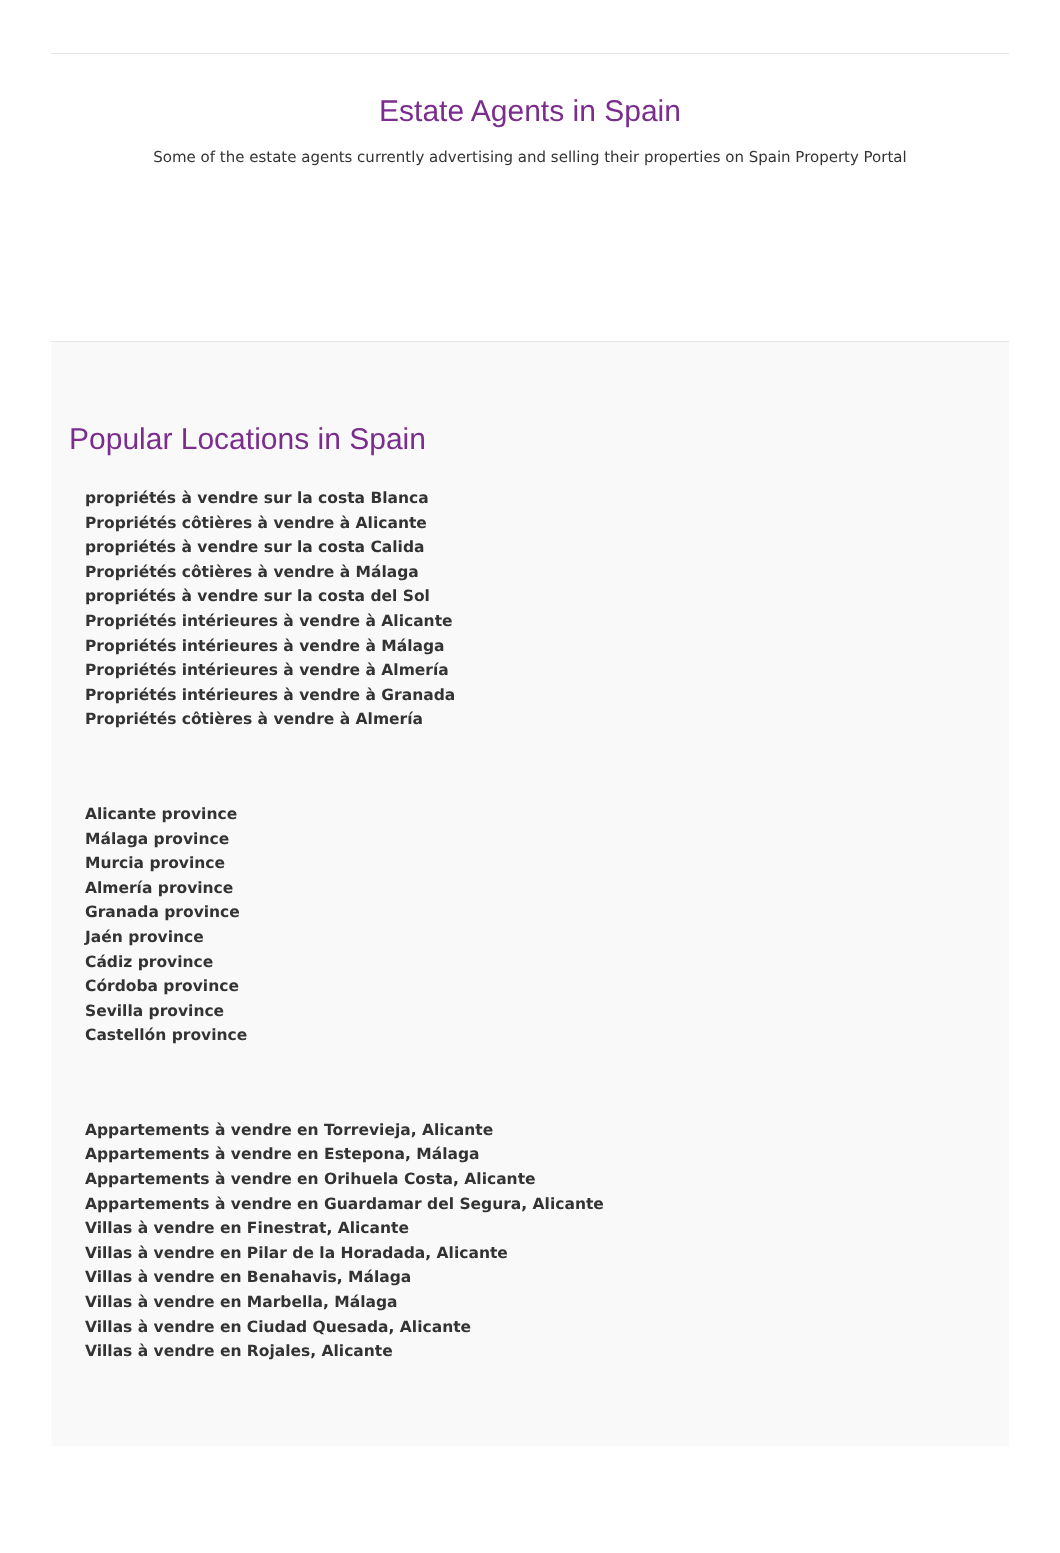Estate Agents in Spain
Some of the estate agents currently advertising and selling their properties on Spain Property Portal
Popular Locations in Spain
propriétés à vendre sur la costa Blanca
Propriétés côtières à vendre à Alicante
propriétés à vendre sur la costa Calida
Propriétés côtières à vendre à Málaga
propriétés à vendre sur la costa del Sol
Propriétés intérieures à vendre à Alicante
Propriétés intérieures à vendre à Málaga
Propriétés intérieures à vendre à Almería
Propriétés intérieures à vendre à Granada
Propriétés côtières à vendre à Almería
Alicante province
Málaga province
Murcia province
Almería province
Granada province
Jaén province
Cádiz province
Córdoba province
Sevilla province
Castellón province
Appartements à vendre en Torrevieja, Alicante
Appartements à vendre en Estepona, Málaga
Appartements à vendre en Orihuela Costa, Alicante
Appartements à vendre en Guardamar del Segura, Alicante
Villas à vendre en Finestrat, Alicante
Villas à vendre en Pilar de la Horadada, Alicante
Villas à vendre en Benahavis, Málaga
Villas à vendre en Marbella, Málaga
Villas à vendre en Ciudad Quesada, Alicante
Villas à vendre en Rojales, Alicante